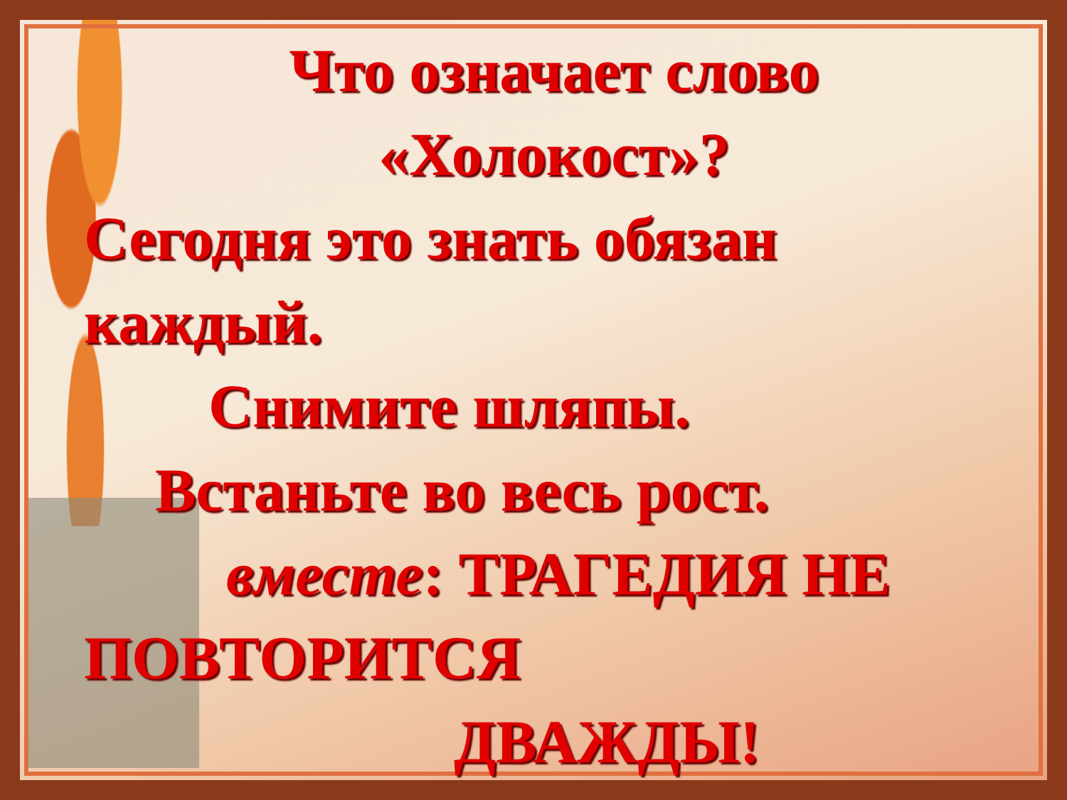Что означает слово
«Холокост»?
Сегодня это знать обязан каждый.
Снимите шляпы.
Встаньте во весь рост.
вместе: ТРАГЕДИЯ НЕ
ПОВТОРИТСЯ
ДВАЖДЫ!